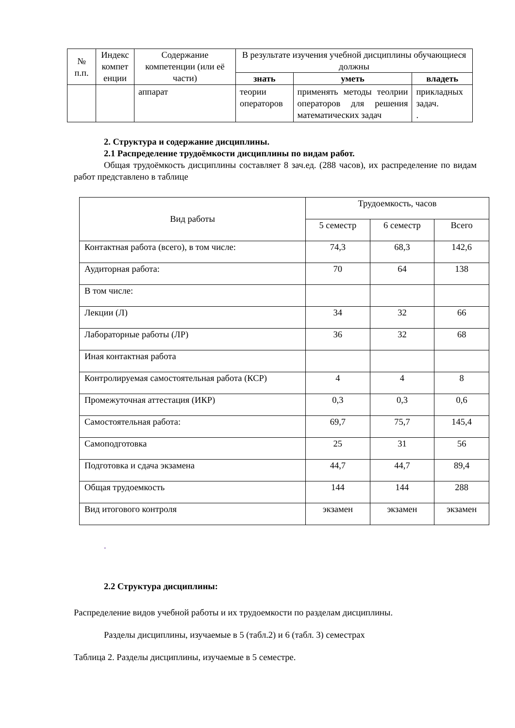| № п.п. | Индекс компет енции | Содержание компетенции (или её части) | В результате изучения учебной дисциплины обучающиеся должны | | |
| --- | --- | --- | --- | --- | --- |
| | | | знать | уметь | владеть |
| | | аппарат | теории операторов | применять методы теолрии операторов для решения математических задач | прикладных задач. . |
2. Структура и содержание дисциплины.
2.1 Распределение трудоёмкости дисциплины по видам работ.
Общая трудоёмкость дисциплины составляет 8 зач.ед. (288 часов), их распределение по видам работ представлено в таблице
| Вид работы | Трудоемкость, часов | | |
| | 5 семестр | 6 семестр | Всего |
| Контактная работа (всего), в том числе: | 74,3 | 68,3 | 142,6 |
| Аудиторная работа: | 70 | 64 | 138 |
| В том числе: | | | |
| Лекции (Л) | 34 | 32 | 66 |
| Лабораторные работы (ЛР) | 36 | 32 | 68 |
| Иная контактная работа | | | |
| Контролируемая самостоятельная работа (КСР) | 4 | 4 | 8 |
| Промежуточная аттестация (ИКР) | 0,3 | 0,3 | 0,6 |
| Самостоятельная работа: | 69,7 | 75,7 | 145,4 |
| Самоподготовка | 25 | 31 | 56 |
| Подготовка и сдача экзамена | 44,7 | 44,7 | 89,4 |
| Общая трудоемкость | 144 | 144 | 288 |
| Вид итогового контроля | экзамен | экзамен | экзамен |
.
2.2 Структура дисциплины:
Распределение видов учебной работы и их трудоемкости по разделам дисциплины.
Разделы дисциплины, изучаемые в 5 (табл.2) и 6 (табл. 3) семестрах
Таблица 2. Разделы дисциплины, изучаемые в 5 семестре.